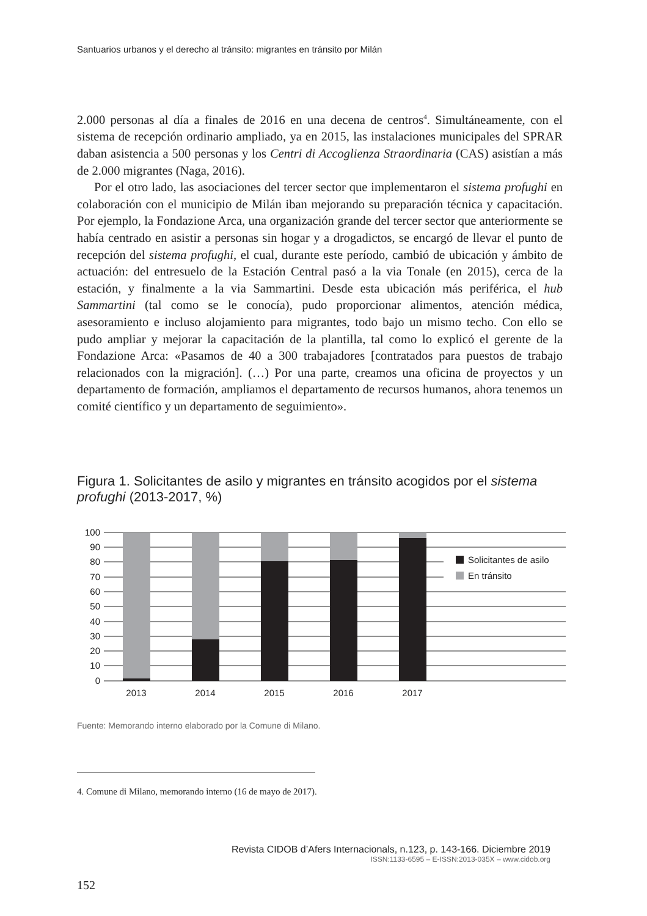Santuarios urbanos y el derecho al tránsito: migrantes en tránsito por Milán
2.000 personas al día a finales de 2016 en una decena de centros<sup>4</sup>. Simultáneamente, con el sistema de recepción ordinario ampliado, ya en 2015, las instalaciones municipales del SPRAR daban asistencia a 500 personas y los Centri di Accoglienza Straordinaria (CAS) asistían a más de 2.000 migrantes (Naga, 2016).
Por el otro lado, las asociaciones del tercer sector que implementaron el sistema profughi en colaboración con el municipio de Milán iban mejorando su preparación técnica y capacitación. Por ejemplo, la Fondazione Arca, una organización grande del tercer sector que anteriormente se había centrado en asistir a personas sin hogar y a drogadictos, se encargó de llevar el punto de recepción del sistema profughi, el cual, durante este período, cambió de ubicación y ámbito de actuación: del entresuelo de la Estación Central pasó a la via Tonale (en 2015), cerca de la estación, y finalmente a la via Sammartini. Desde esta ubicación más periférica, el hub Sammartini (tal como se le conocía), pudo proporcionar alimentos, atención médica, asesoramiento e incluso alojamiento para migrantes, todo bajo un mismo techo. Con ello se pudo ampliar y mejorar la capacitación de la plantilla, tal como lo explicó el gerente de la Fondazione Arca: «Pasamos de 40 a 300 trabajadores [contratados para puestos de trabajo relacionados con la migración]. (…) Por una parte, creamos una oficina de proyectos y un departamento de formación, ampliamos el departamento de recursos humanos, ahora tenemos un comité científico y un departamento de seguimiento».
Figura 1. Solicitantes de asilo y migrantes en tránsito acogidos por el sistema profughi (2013-2017, %)
Solicitantes de asilo
En tránsito
100
90
80
70
60
50
40
30
20
10
0
2013
2014
2015
2016
2017
Fuente: Memorando interno elaborado por la Comune di Milano.
4. Comune di Milano, memorando interno (16 de mayo de 2017).
Revista CIDOB d’Afers Internacionals, n.123, p. 143-166. Diciembre 2019
ISSN:1133-6595 – E-ISSN:2013-035X – www.cidob.org
152